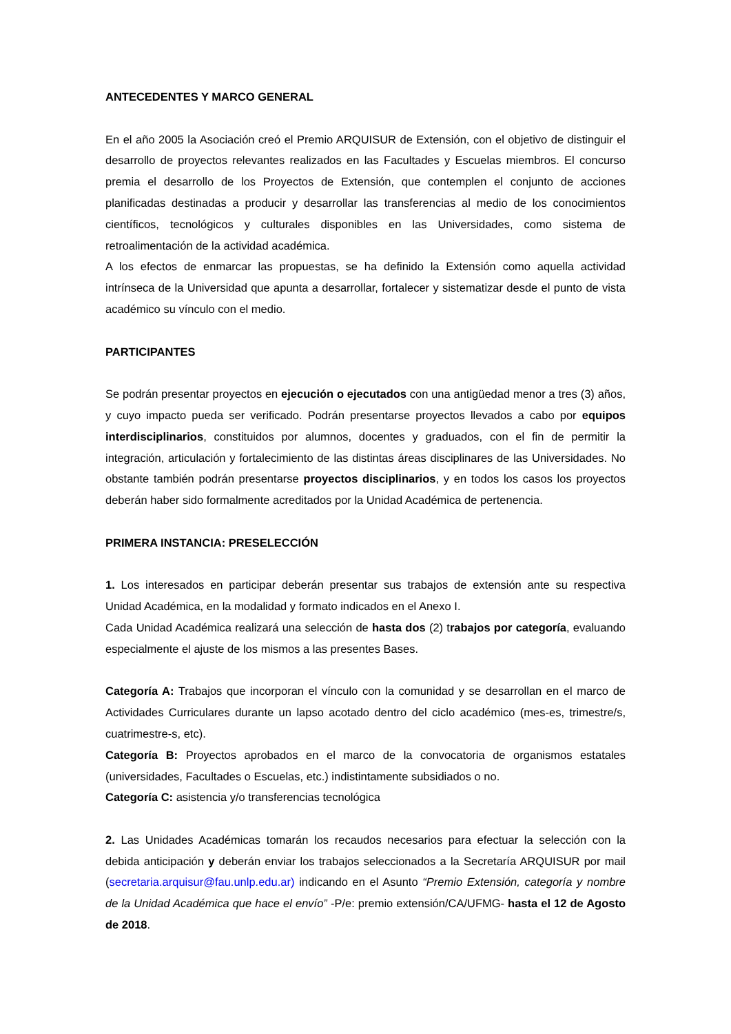ANTECEDENTES Y MARCO GENERAL
En el año 2005 la Asociación creó el Premio ARQUISUR de Extensión, con el objetivo de distinguir el desarrollo de proyectos relevantes realizados en las Facultades y Escuelas miembros. El concurso premia el desarrollo de los Proyectos de Extensión, que contemplen el conjunto de acciones planificadas destinadas a producir y desarrollar las transferencias al medio de los conocimientos científicos, tecnológicos y culturales disponibles en las Universidades, como sistema de retroalimentación de la actividad académica.
A los efectos de enmarcar las propuestas, se ha definido la Extensión como aquella actividad intrínseca de la Universidad que apunta a desarrollar, fortalecer y sistematizar desde el punto de vista académico su vínculo con el medio.
PARTICIPANTES
Se podrán presentar proyectos en ejecución o ejecutados con una antigüedad menor a tres (3) años, y cuyo impacto pueda ser verificado. Podrán presentarse proyectos llevados a cabo por equipos interdisciplinarios, constituidos por alumnos, docentes y graduados, con el fin de permitir la integración, articulación y fortalecimiento de las distintas áreas disciplinares de las Universidades. No obstante también podrán presentarse proyectos disciplinarios, y en todos los casos los proyectos deberán haber sido formalmente acreditados por la Unidad Académica de pertenencia.
PRIMERA INSTANCIA: PRESELECCIÓN
1. Los interesados en participar deberán presentar sus trabajos de extensión ante su respectiva Unidad Académica, en la modalidad y formato indicados en el Anexo I.
Cada Unidad Académica realizará una selección de hasta dos (2) trabajos por categoría, evaluando especialmente el ajuste de los mismos a las presentes Bases.
Categoría A: Trabajos que incorporan el vínculo con la comunidad y se desarrollan en el marco de Actividades Curriculares durante un lapso acotado dentro del ciclo académico (mes-es, trimestre/s, cuatrimestre-s, etc).
Categoría B: Proyectos aprobados en el marco de la convocatoria de organismos estatales (universidades, Facultades o Escuelas, etc.) indistintamente subsidiados o no.
Categoría C: asistencia y/o transferencias tecnológica
2. Las Unidades Académicas tomarán los recaudos necesarios para efectuar la selección con la debida anticipación y deberán enviar los trabajos seleccionados a la Secretaría ARQUISUR por mail (secretaria.arquisur@fau.unlp.edu.ar) indicando en el Asunto “Premio Extensión, categoría y nombre de la Unidad Académica que hace el envío” -P/e: premio extensión/CA/UFMG- hasta el 12 de Agosto de 2018.